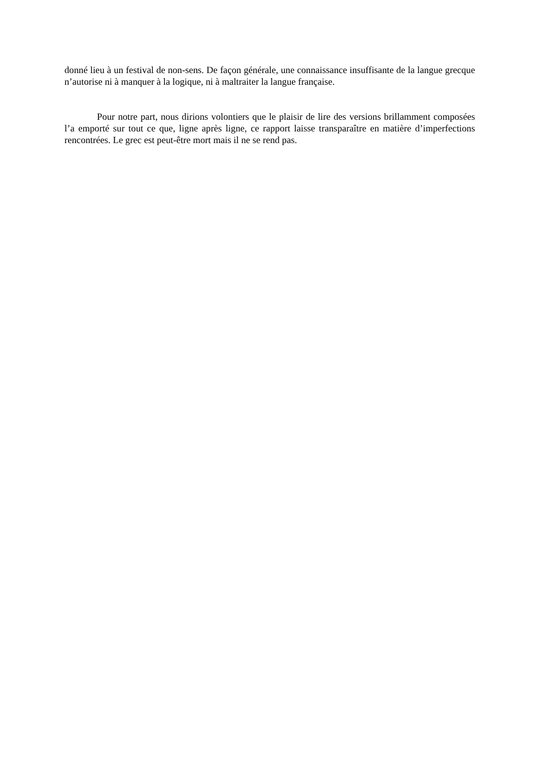donné lieu à un festival de non-sens. De façon générale, une connaissance insuffisante de la langue grecque n’autorise ni à manquer à la logique, ni à maltraiter la langue française.
Pour notre part, nous dirions volontiers que le plaisir de lire des versions brillamment composées l’a emporté sur tout ce que, ligne après ligne, ce rapport laisse transparaître en matière d’imperfections rencontrées. Le grec est peut-être mort mais il ne se rend pas.